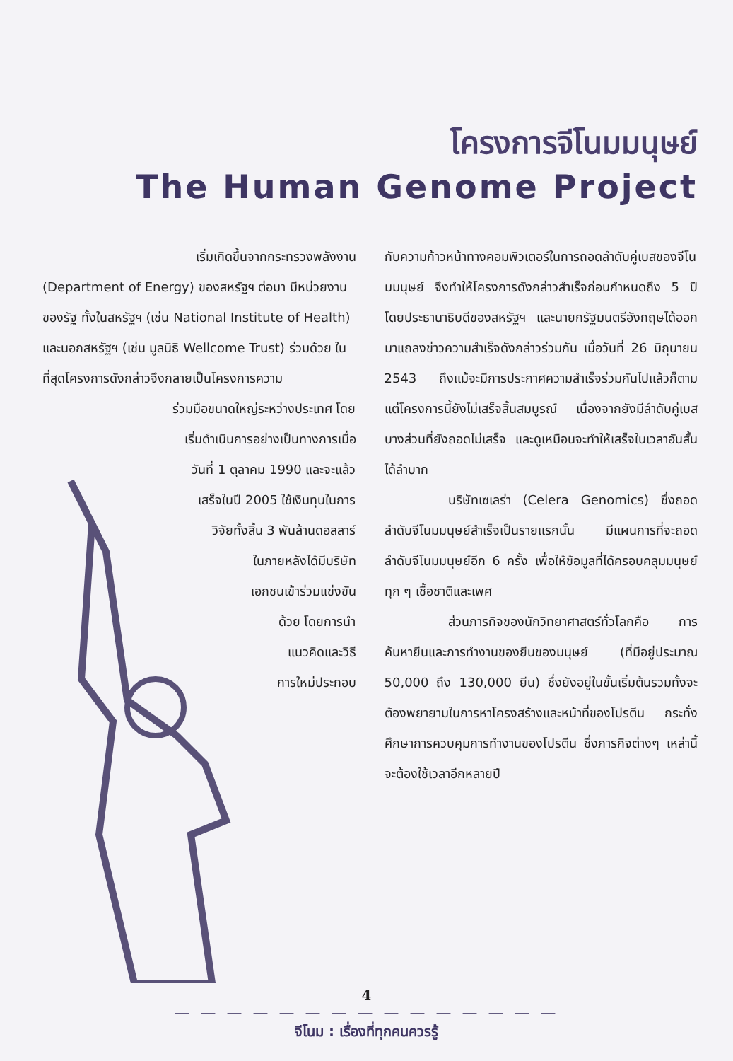โครงการจีโนมมนุษย์
The Human Genome Project
เริ่มเกิดขึ้นจากกระทรวงพลังงาน
(Department of Energy) ของสหรัฐฯ ต่อมา มีหน่วยงานของรัฐ ทั้งในสหรัฐฯ (เช่น National Institute of Health) และนอกสหรัฐฯ (เช่น มูลนิธิ Wellcome Trust) ร่วมด้วย ในที่สุดโครงการดังกล่าวจึงกลายเป็นโครงการความ
ร่วมมือขนาดใหญ่ระหว่างประเทศ โดย
เริ่มดำเนินการอย่างเป็นทางการเมื่อ
วันที่ 1 ตุลาคม 1990 และจะแล้ว
เสร็จในปี 2005 ใช้เงินทุนในการ
วิจัยทั้งสิ้น 3 พันล้านดอลลาร์
ในภายหลังได้มีบริษัท
เอกชนเข้าร่วมแข่งขัน
ด้วย โดยการนำ
แนวคิดและวิธี
การใหม่ประกอบ
กับความก้าวหน้าทางคอมพิวเตอร์ในการถอดลำดับคู่เบสของจีโนมมนุษย์ จึงทำให้โครงการดังกล่าวสำเร็จก่อนกำหนดถึง 5 ปี โดยประธานาธิบดีของสหรัฐฯ และนายกรัฐมนตรีอังกฤษได้ออกมาแถลงข่าวความสำเร็จดังกล่าวร่วมกัน เมื่อวันที่ 26 มิถุนายน 2543 ถึงแม้จะมีการประกาศความสำเร็จร่วมกันไปแล้วก็ตาม แต่โครงการนี้ยังไม่เสร็จสิ้นสมบูรณ์ เนื่องจากยังมีลำดับคู่เบสบางส่วนที่ยังถอดไม่เสร็จ และดูเหมือนจะทำให้เสร็จในเวลาอันสั้นได้ลำบาก
บริษัทเซเลร่า (Celera Genomics) ซึ่งถอดลำดับจีโนมมนุษย์สำเร็จเป็นรายแรกนั้น มีแผนการที่จะถอดลำดับจีโนมมนุษย์อีก 6 ครั้ง เพื่อให้ข้อมูลที่ได้ครอบคลุมมนุษย์ทุก ๆ เชื้อชาติและเพศ
ส่วนภารกิจของนักวิทยาศาสตร์ทั่วโลกคือ การค้นหายีนและการทำงานของยีนของมนุษย์ (ที่มีอยู่ประมาณ 50,000 ถึง 130,000 ยีน) ซึ่งยังอยู่ในขั้นเริ่มต้นรวมทั้งจะต้องพยายามในการหาโครงสร้างและหน้าที่ของโปรตีน กระทั่งศึกษาการควบคุมการทำงานของโปรตีน ซึ่งภารกิจต่างๆ เหล่านี้จะต้องใช้เวลาอีกหลายปี
4
— — — — — — — — — — — — — — —
จีโนม : เรื่องที่ทุกคนควรรู้